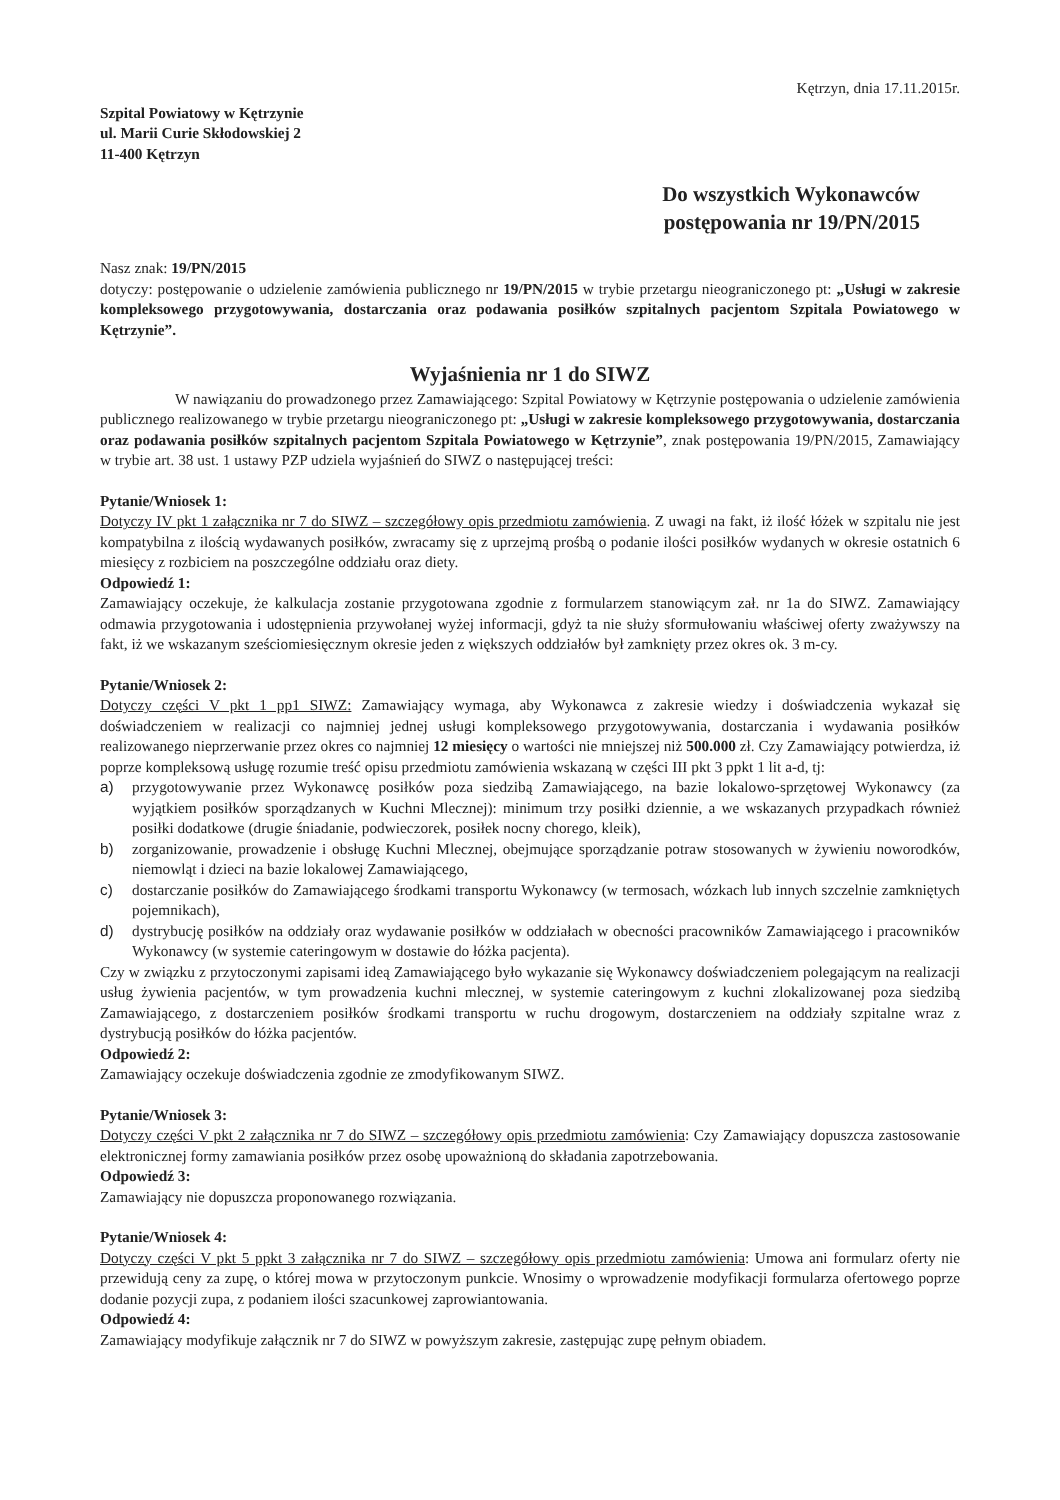Kętrzyn, dnia 17.11.2015r.
Szpital Powiatowy w Kętrzynie
ul. Marii Curie Skłodowskiej 2
11-400 Kętrzyn
Do wszystkich Wykonawców
postępowania nr 19/PN/2015
Nasz znak: 19/PN/2015
dotyczy: postępowanie o udzielenie zamówienia publicznego nr 19/PN/2015 w trybie przetargu nieograniczonego pt: „Usługi w zakresie kompleksowego przygotowywania, dostarczania oraz podawania posiłków szpitalnych pacjentom Szpitala Powiatowego w Kętrzynie”.
Wyjaśnienia nr 1 do SIWZ
W nawiązaniu do prowadzonego przez Zamawiającego: Szpital Powiatowy w Kętrzynie postępowania o udzielenie zamówienia publicznego realizowanego w trybie przetargu nieograniczonego pt: „Usługi w zakresie kompleksowego przygotowywania, dostarczania oraz podawania posiłków szpitalnych pacjentom Szpitala Powiatowego w Kętrzynie”, znak postępowania 19/PN/2015, Zamawiający w trybie art. 38 ust. 1 ustawy PZP udziela wyjaśnień do SIWZ o następującej treści:
Pytanie/Wniosek 1:
Dotyczy IV pkt 1 załącznika nr 7 do SIWZ – szczegółowy opis przedmiotu zamówienia. Z uwagi na fakt, iż ilość łóżek w szpitalu nie jest kompatybilna z ilością wydawanych posiłków, zwracamy się z uprzejmą prośbą o podanie ilości posiłków wydanych w okresie ostatnich 6 miesięcy z rozbiciem na poszczególne oddziału oraz diety.
Odpowiedź 1:
Zamawiający oczekuje, że kalkulacja zostanie przygotowana zgodnie z formularzem stanowiącym zał. nr 1a do SIWZ. Zamawiający odmawia przygotowania i udostępnienia przywołanej wyżej informacji, gdyż ta nie służy sformułowaniu właściwej oferty zważywszy na fakt, iż we wskazanym sześciomiesięcznym okresie jeden z większych oddziałów był zamknięty przez okres ok. 3 m-cy.
Pytanie/Wniosek 2:
Dotyczy części V pkt 1 pp1 SIWZ: Zamawiający wymaga, aby Wykonawca z zakresie wiedzy i doświadczenia wykazał się doświadczeniem w realizacji co najmniej jednej usługi kompleksowego przygotowywania, dostarczania i wydawania posiłków realizowanego nieprzerwanie przez okres co najmniej 12 miesięcy o wartości nie mniejszej niż 500.000 zł. Czy Zamawiający potwierdza, iż poprze kompleksową usługę rozumie treść opisu przedmiotu zamówienia wskazaną w części III pkt 3 ppkt 1 lit a-d, tj:
a) przygotowywanie przez Wykonawcę posiłków poza siedzibą Zamawiającego, na bazie lokalowo-sprzętowej Wykonawcy (za wyjątkiem posiłków sporządzanych w Kuchni Mlecznej): minimum trzy posiłki dziennie, a we wskazanych przypadkach również posiłki dodatkowe (drugie śniadanie, podwieczorek, posiłek nocny chorego, kleik),
b) zorganizowanie, prowadzenie i obsługę Kuchni Mlecznej, obejmujące sporządzanie potraw stosowanych w żywieniu noworodków, niemowląt i dzieci na bazie lokalowej Zamawiającego,
c) dostarczanie posiłków do Zamawiającego środkami transportu Wykonawcy (w termosach, wózkach lub innych szczelnie zamkniętych pojemnikach),
d) dystrybucję posiłków na oddziały oraz wydawanie posiłków w oddziałach w obecności pracowników Zamawiającego i pracowników Wykonawcy (w systemie cateringowym w dostawie do łóżka pacjenta).
Czy w związku z przytoczonymi zapisami ideą Zamawiającego było wykazanie się Wykonawcy doświadczeniem polegającym na realizacji usług żywienia pacjentów, w tym prowadzenia kuchni mlecznej, w systemie cateringowym z kuchni zlokalizowanej poza siedzibą Zamawiającego, z dostarczeniem posiłków środkami transportu w ruchu drogowym, dostarczeniem na oddziały szpitalne wraz z dystrybucją posiłków do łóżka pacjentów.
Odpowiedź 2:
Zamawiający oczekuje doświadczenia zgodnie ze zmodyfikowanym SIWZ.
Pytanie/Wniosek 3:
Dotyczy części V pkt 2 załącznika nr 7 do SIWZ – szczegółowy opis przedmiotu zamówienia: Czy Zamawiający dopuszcza zastosowanie elektronicznej formy zamawiania posiłków przez osobę upoważnioną do składania zapotrzebowania.
Odpowiedź 3:
Zamawiający nie dopuszcza proponowanego rozwiązania.
Pytanie/Wniosek 4:
Dotyczy części V pkt 5 ppkt 3 załącznika nr 7 do SIWZ – szczegółowy opis przedmiotu zamówienia: Umowa ani formularz oferty nie przewidują ceny za zupę, o której mowa w przytoczonym punkcie. Wnosimy o wprowadzenie modyfikacji formularza ofertowego poprze dodanie pozycji zupa, z podaniem ilości szacunkowej zaprowiantowania.
Odpowiedź 4:
Zamawiający modyfikuje załącznik nr 7 do SIWZ w powyższym zakresie, zastępując zupę pełnym obiadem.